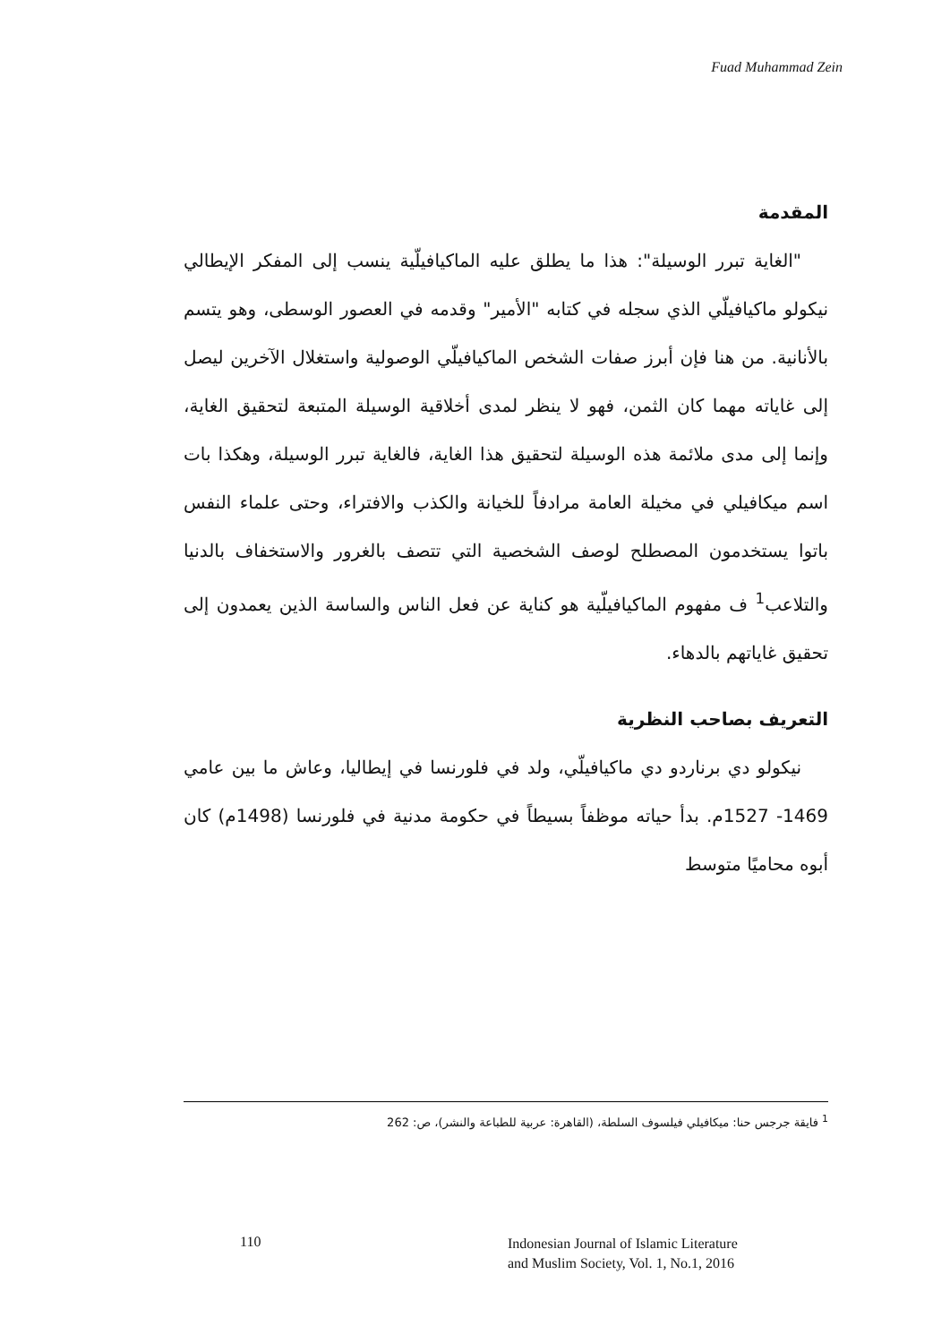Fuad Muhammad Zein
المقدمة
"الغاية تبرر الوسيلة": هذا ما يطلق عليه الماكيافيلّية ينسب إلى المفكر الإيطالي نيكولو ماكيافيلّي الذي سجله في كتابه "الأمير" وقدمه في العصور الوسطى، وهو يتسم بالأنانية. من هنا فإن أبرز صفات الشخص الماكيافيلّي الوصولية واستغلال الآخرين ليصل إلى غاياته مهما كان الثمن، فهو لا ينظر لمدى أخلاقية الوسيلة المتبعة لتحقيق الغاية، وإنما إلى مدى ملائمة هذه الوسيلة لتحقيق هذا الغاية، فالغاية تبرر الوسيلة، وهكذا بات اسم ميكافيلي في مخيلة العامة مرادفاً للخيانة والكذب والافتراء، وحتى علماء النفس باتوا يستخدمون المصطلح لوصف الشخصية التي تتصف بالغرور والاستخفاف بالدنيا والتلاعب<sup>1</sup> ف مفهوم الماكيافيلّية هو كناية عن فعل الناس والساسة الذين يعمدون إلى تحقيق غاياتهم بالدهاء.
التعريف بصاحب النظرية
نيكولو دي برناردو دي ماكيافيلّي، ولد في فلورنسا في إيطاليا، وعاش ما بين عامي 1469- 1527م. بدأ حياته موظفاً بسيطاً في حكومة مدنية في فلورنسا (1498م) كان أبوه محاميًا متوسط
<sup>1</sup> فايقة جرجس حنا: ميكافيلي فيلسوف السلطة، (القاهرة: عربية للطباعة والنشر)، ص: 262
110 Indonesian Journal of Islamic Literature
and Muslim Society, Vol. 1, No.1, 2016